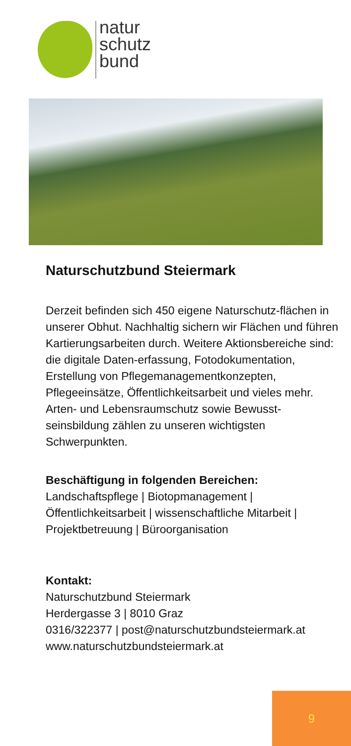natur
schutz
bund
Naturschutzbund Steiermark
Derzeit befinden sich 450 eigene Naturschutz-flächen in unserer Obhut. Nachhaltig sichern wir Flächen und führen Kartierungsarbeiten durch. Weitere Aktionsbereiche sind: die digitale Daten-erfassung, Fotodokumentation, Erstellung von Pflegemanagementkonzepten, Pflegeeinsätze, Öffentlichkeitsarbeit und vieles mehr.
Arten- und Lebensraumschutz sowie Bewusst-seinsbildung zählen zu unseren wichtigsten Schwerpunkten.
Beschäftigung in folgenden Bereichen:
Landschaftspflege | Biotopmanagement | Öffentlichkeitsarbeit | wissenschaftliche Mitarbeit | Projektbetreuung | Büroorganisation
Kontakt:
Naturschutzbund Steiermark
Herdergasse 3 | 8010 Graz
0316/322377 | post@naturschutzbundsteiermark.at
www.naturschutzbundsteiermark.at
9